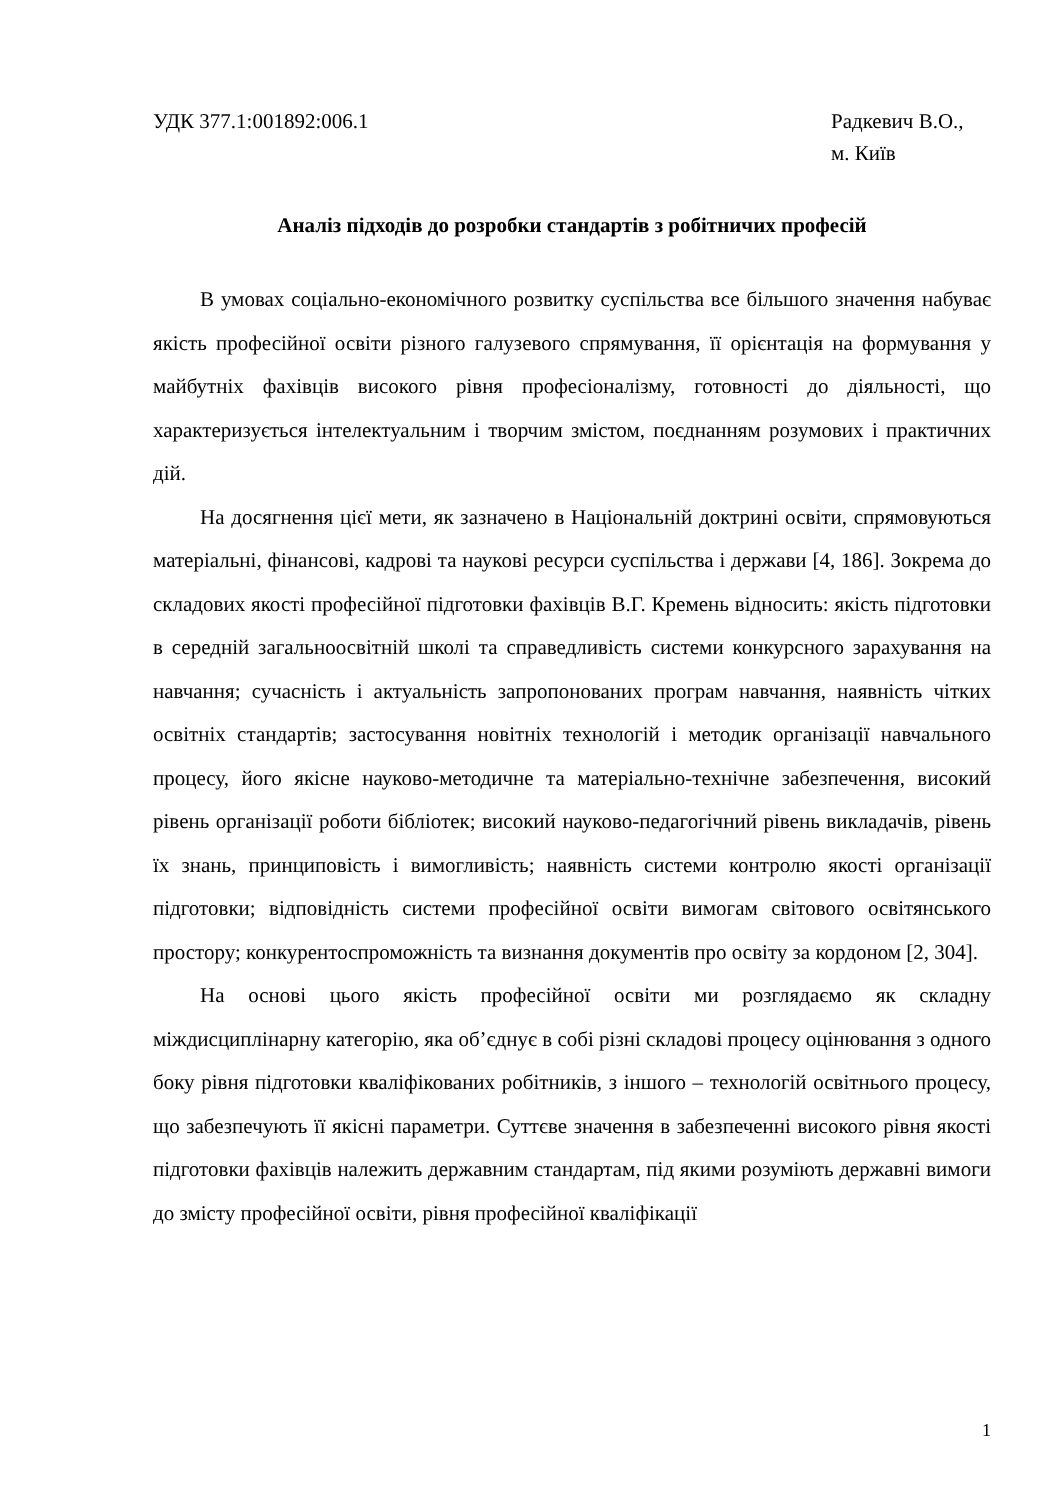УДК 377.1:001892:006.1 Радкевич В.О.,
м. Київ
Аналіз підходів до розробки стандартів з робітничих професій
В умовах соціально-економічного розвитку суспільства все більшого значення набуває якість професійної освіти різного галузевого спрямування, її орієнтація на формування у майбутніх фахівців високого рівня професіоналізму, готовності до діяльності, що характеризується інтелектуальним і творчим змістом, поєднанням розумових і практичних дій.
На досягнення цієї мети, як зазначено в Національній доктрині освіти, спрямовуються матеріальні, фінансові, кадрові та наукові ресурси суспільства і держави [4, 186]. Зокрема до складових якості професійної підготовки фахівців В.Г. Кремень відносить: якість підготовки в середній загальноосвітній школі та справедливість системи конкурсного зарахування на навчання; сучасність і актуальність запропонованих програм навчання, наявність чітких освітніх стандартів; застосування новітніх технологій і методик організації навчального процесу, його якісне науково-методичне та матеріально-технічне забезпечення, високий рівень організації роботи бібліотек; високий науково-педагогічний рівень викладачів, рівень їх знань, принциповість і вимогливість; наявність системи контролю якості організації підготовки; відповідність системи професійної освіти вимогам світового освітянського простору; конкурентоспроможність та визнання документів про освіту за кордоном [2, 304].
На основі цього якість професійної освіти ми розглядаємо як складну міждисциплінарну категорію, яка об’єднує в собі різні складові процесу оцінювання з одного боку рівня підготовки кваліфікованих робітників, з іншого – технологій освітнього процесу, що забезпечують її якісні параметри. Суттєве значення в забезпеченні високого рівня якості підготовки фахівців належить державним стандартам, під якими розуміють державні вимоги до змісту професійної освіти, рівня професійної кваліфікації
1